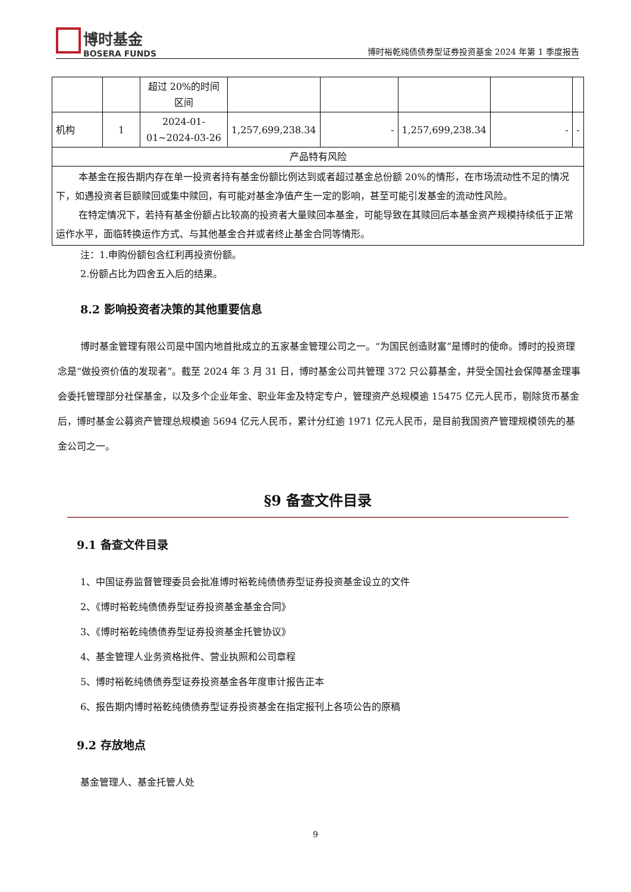博时基金
BOSERA FUNDS
博时裕乾纯债债券型证券投资基金 2024 年第 1 季度报告
| | | 超过 20%的时间区间 | | | | | |
| 机构 | 1 | 2024-01-01~2024-03-26 | 1,257,699,238.34 | - | 1,257,699,238.34 | - | - |
| 产品特有风险 | | | | | | | |
| 本基金在报告期内存在单一投资者持有基金份额比例达到或者超过基金总份额 20%的情形，在市场流动性不足的情况下，如遇投资者巨额赎回或集中赎回，有可能对基金净值产生一定的影响，甚至可能引发基金的流动性风险。 在特定情况下，若持有基金份额占比较高的投资者大量赎回本基金，可能导致在其赎回后本基金资产规模持续低于正常运作水平，面临转换运作方式、与其他基金合并或者终止基金合同等情形。 | | | | | | | |
注：1.申购份额包含红利再投资份额。
2.份额占比为四舍五入后的结果。
8.2 影响投资者决策的其他重要信息
博时基金管理有限公司是中国内地首批成立的五家基金管理公司之一。“为国民创造财富”是博时的使命。博时的投资理念是“做投资价值的发现者”。截至 2024 年 3 月 31 日，博时基金公司共管理 372 只公募基金，并受全国社会保障基金理事会委托管理部分社保基金，以及多个企业年金、职业年金及特定专户，管理资产总规模逾 15475 亿元人民币，剔除货币基金后，博时基金公募资产管理总规模逾 5694 亿元人民币，累计分红逾 1971 亿元人民币，是目前我国资产管理规模领先的基金公司之一。
§9 备查文件目录
9.1 备查文件目录
1、中国证券监督管理委员会批准博时裕乾纯债债券型证券投资基金设立的文件
2、《博时裕乾纯债债券型证券投资基金基金合同》
3、《博时裕乾纯债债券型证券投资基金托管协议》
4、基金管理人业务资格批件、营业执照和公司章程
5、博时裕乾纯债债券型证券投资基金各年度审计报告正本
6、报告期内博时裕乾纯债债券型证券投资基金在指定报刊上各项公告的原稿
9.2 存放地点
基金管理人、基金托管人处
9